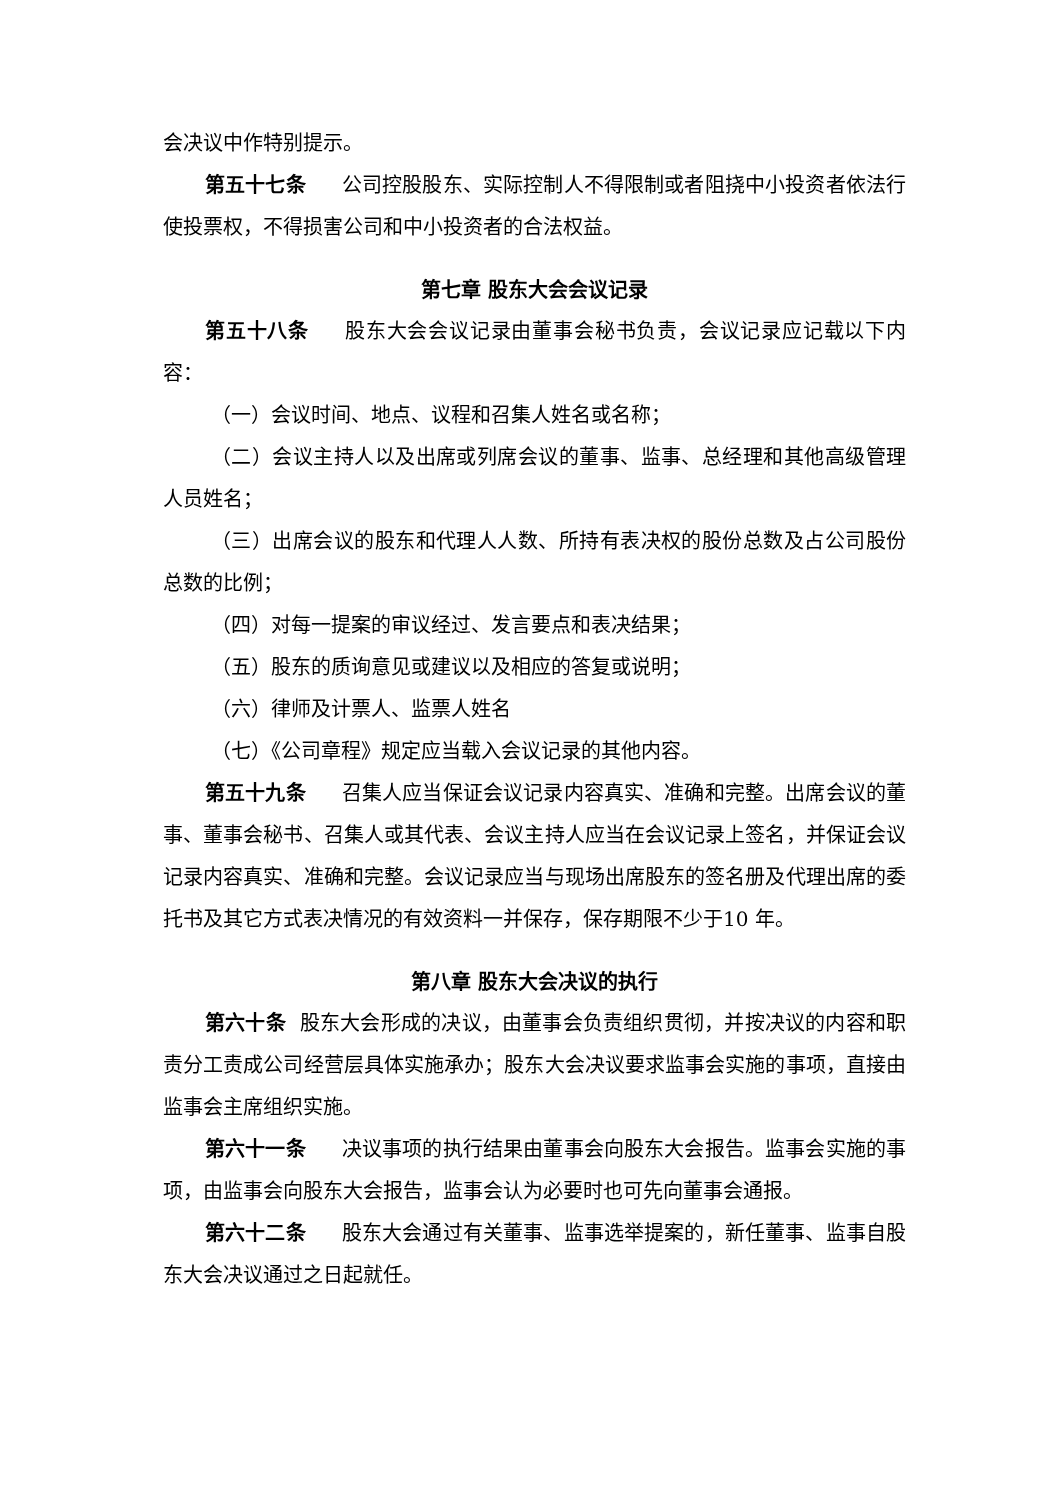会决议中作特别提示。
第五十七条 公司控股股东、实际控制人不得限制或者阻挠中小投资者依法行使投票权，不得损害公司和中小投资者的合法权益。
第七章 股东大会会议记录
第五十八条 股东大会会议记录由董事会秘书负责，会议记录应记载以下内容：
（一）会议时间、地点、议程和召集人姓名或名称；
（二）会议主持人以及出席或列席会议的董事、监事、总经理和其他高级管理人员姓名；
（三）出席会议的股东和代理人人数、所持有表决权的股份总数及占公司股份总数的比例；
（四）对每一提案的审议经过、发言要点和表决结果；
（五）股东的质询意见或建议以及相应的答复或说明；
（六）律师及计票人、监票人姓名
（七）《公司章程》规定应当载入会议记录的其他内容。
第五十九条 召集人应当保证会议记录内容真实、准确和完整。出席会议的董事、董事会秘书、召集人或其代表、会议主持人应当在会议记录上签名，并保证会议记录内容真实、准确和完整。会议记录应当与现场出席股东的签名册及代理出席的委托书及其它方式表决情况的有效资料一并保存，保存期限不少于10 年。
第八章 股东大会决议的执行
第六十条 股东大会形成的决议，由董事会负责组织贯彻，并按决议的内容和职责分工责成公司经营层具体实施承办；股东大会决议要求监事会实施的事项，直接由监事会主席组织实施。
第六十一条 决议事项的执行结果由董事会向股东大会报告。监事会实施的事项，由监事会向股东大会报告，监事会认为必要时也可先向董事会通报。
第六十二条 股东大会通过有关董事、监事选举提案的，新任董事、监事自股东大会决议通过之日起就任。